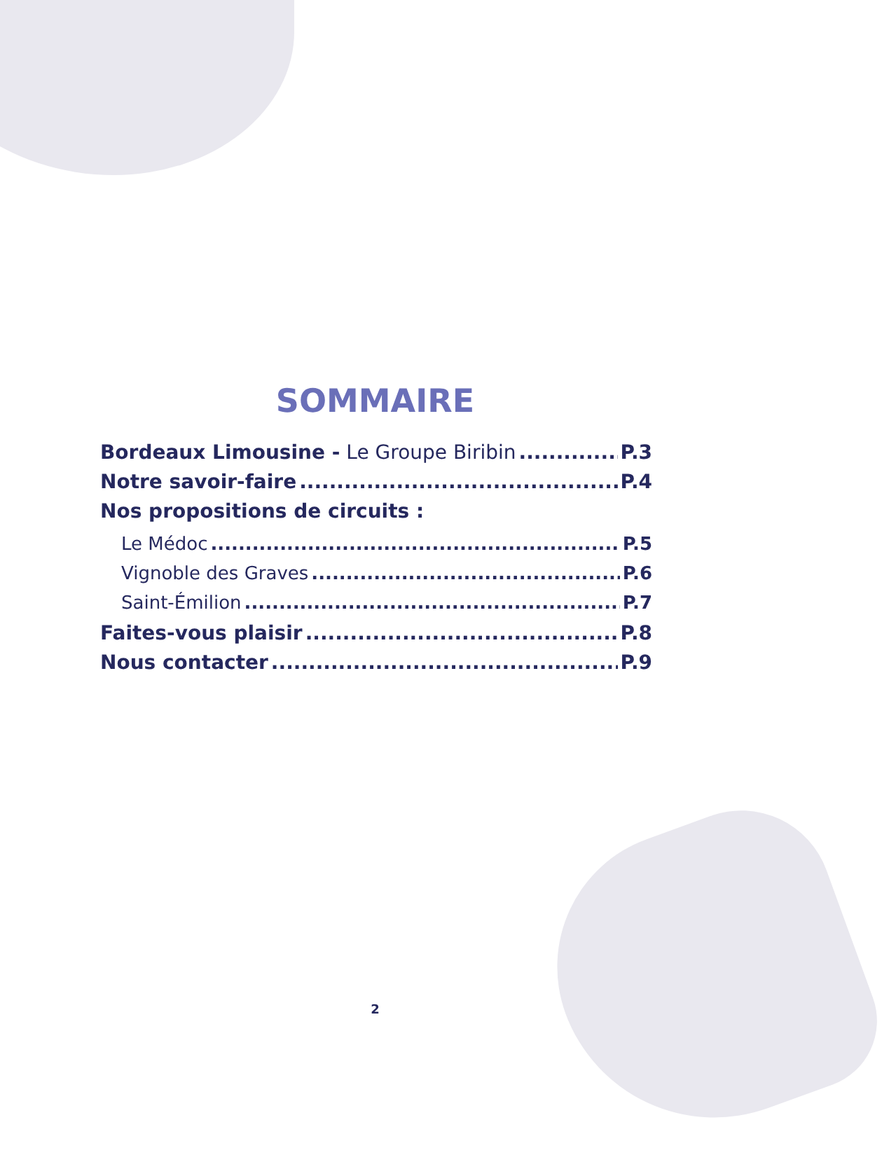SOMMAIRE
Bordeaux Limousine - Le Groupe Biribin P.3
Notre savoir-faire P.4
Nos propositions de circuits :
Le Médoc P.5
Vignoble des Graves P.6
Saint-Émilion P.7
Faites-vous plaisir P.8
Nous contacter P.9
2